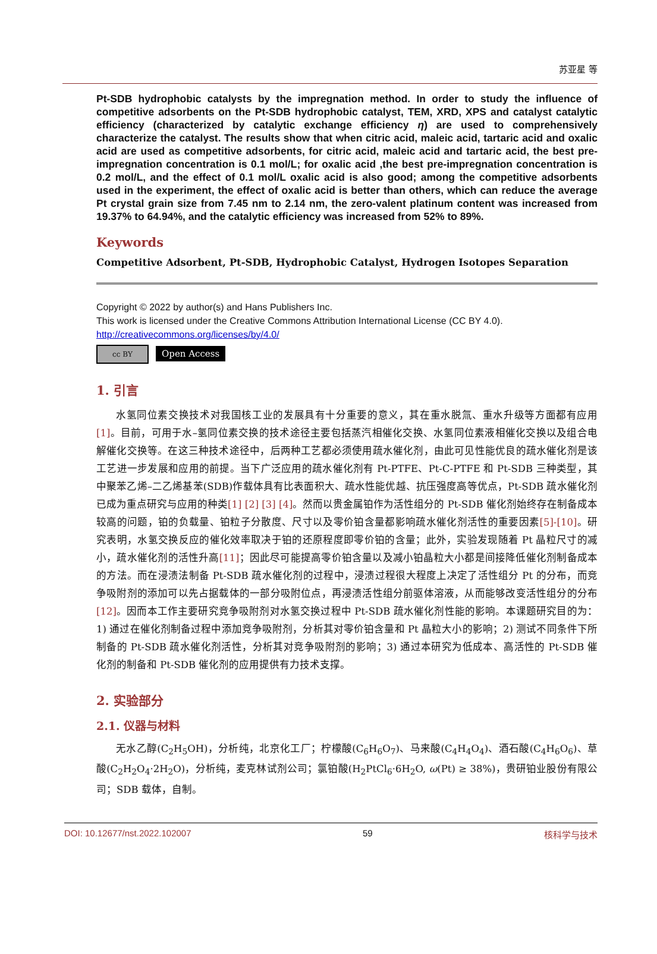苏亚星 等
Pt-SDB hydrophobic catalysts by the impregnation method. In order to study the influence of competitive adsorbents on the Pt-SDB hydrophobic catalyst, TEM, XRD, XPS and catalyst catalytic efficiency (characterized by catalytic exchange efficiency η) are used to comprehensively characterize the catalyst. The results show that when citric acid, maleic acid, tartaric acid and oxalic acid are used as competitive adsorbents, for citric acid, maleic acid and tartaric acid, the best pre-impregnation concentration is 0.1 mol/L; for oxalic acid ,the best pre-impregnation concentration is 0.2 mol/L, and the effect of 0.1 mol/L oxalic acid is also good; among the competitive adsorbents used in the experiment, the effect of oxalic acid is better than others, which can reduce the average Pt crystal grain size from 7.45 nm to 2.14 nm, the zero-valent platinum content was increased from 19.37% to 64.94%, and the catalytic efficiency was increased from 52% to 89%.
Keywords
Competitive Adsorbent, Pt-SDB, Hydrophobic Catalyst, Hydrogen Isotopes Separation
Copyright © 2022 by author(s) and Hans Publishers Inc.
This work is licensed under the Creative Commons Attribution International License (CC BY 4.0).
http://creativecommons.org/licenses/by/4.0/
cc BY Open Access
1. 引言
水氢同位素交换技术对我国核工业的发展具有十分重要的意义，其在重水脱氚、重水升级等方面都有应用[1]。目前，可用于水–氢同位素交换的技术途径主要包括蒸汽相催化交换、水氢同位素液相催化交换以及组合电解催化交换等。在这三种技术途径中，后两种工艺都必须使用疏水催化剂，由此可见性能优良的疏水催化剂是该工艺进一步发展和应用的前提。当下广泛应用的疏水催化剂有 Pt-PTFE、Pt-C-PTFE 和 Pt-SDB 三种类型，其中聚苯乙烯–二乙烯基苯(SDB)作载体具有比表面积大、疏水性能优越、抗压强度高等优点，Pt-SDB 疏水催化剂已成为重点研究与应用的种类[1] [2] [3] [4]。然而以贵金属铂作为活性组分的 Pt-SDB 催化剂始终存在制备成本较高的问题，铂的负载量、铂粒子分散度、尺寸以及零价铂含量都影响疏水催化剂活性的重要因素[5]-[10]。研究表明，水氢交换反应的催化效率取决于铂的还原程度即零价铂的含量；此外，实验发现随着 Pt 晶粒尺寸的减小，疏水催化剂的活性升高[11]；因此尽可能提高零价铂含量以及减小铂晶粒大小都是间接降低催化剂制备成本的方法。而在浸渍法制备 Pt-SDB 疏水催化剂的过程中，浸渍过程很大程度上决定了活性组分 Pt 的分布，而竞争吸附剂的添加可以先占据载体的一部分吸附位点，再浸渍活性组分前驱体溶液，从而能够改变活性组分的分布[12]。因而本工作主要研究竞争吸附剂对水氢交换过程中 Pt-SDB 疏水催化剂性能的影响。本课题研究目的为：1) 通过在催化剂制备过程中添加竞争吸附剂，分析其对零价铂含量和 Pt 晶粒大小的影响；2) 测试不同条件下所制备的 Pt-SDB 疏水催化剂活性，分析其对竞争吸附剂的影响；3) 通过本研究为低成本、高活性的 Pt-SDB 催化剂的制备和 Pt-SDB 催化剂的应用提供有力技术支撑。
2. 实验部分
2.1. 仪器与材料
无水乙醇(C<sub>2</sub>H<sub>5</sub>OH)，分析纯，北京化工厂；柠檬酸(C<sub>6</sub>H<sub>6</sub>O<sub>7</sub>)、马来酸(C<sub>4</sub>H<sub>4</sub>O<sub>4</sub>)、酒石酸(C<sub>4</sub>H<sub>6</sub>O<sub>6</sub>)、草酸(C<sub>2</sub>H<sub>2</sub>O<sub>4</sub>·2H<sub>2</sub>O)，分析纯，麦克林试剂公司；氯铂酸(H<sub>2</sub>PtCl<sub>6</sub>·6H<sub>2</sub>O, ω(Pt) ≥ 38%)，贵研铂业股份有限公司；SDB 载体，自制。
DOI: 10.12677/nst.2022.102007 59 核科学与技术